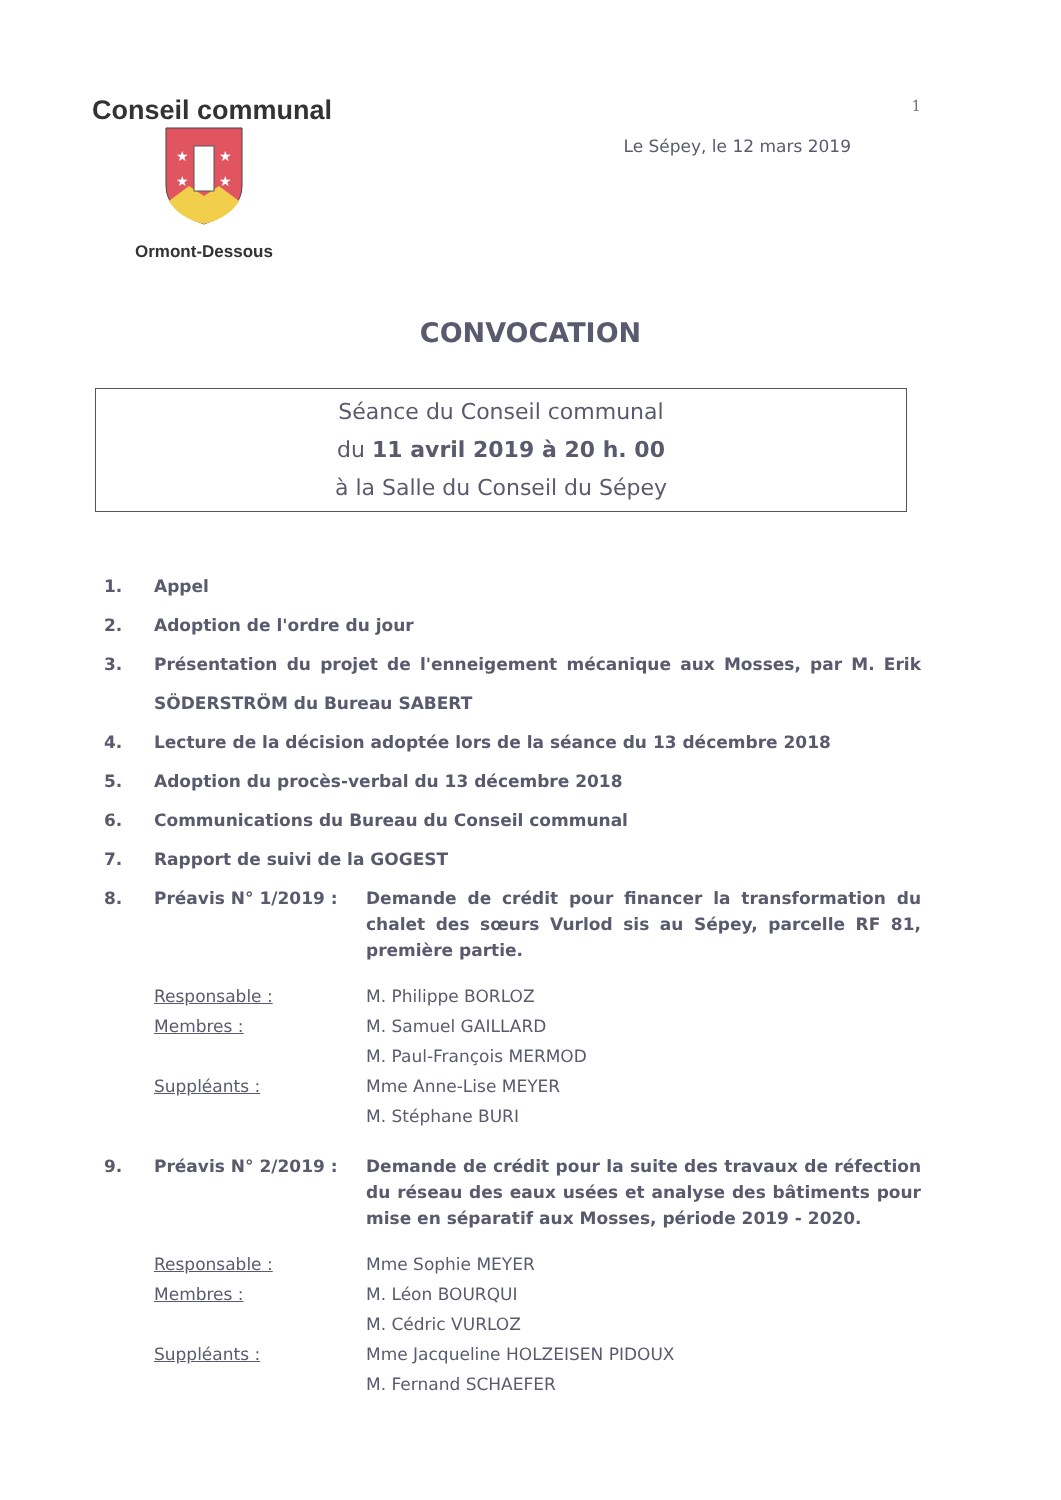Conseil communal
1
★
★
★
★
Ormont-Dessous
Le Sépey, le 12 mars 2019
CONVOCATION
Séance du Conseil communal
du 11 avril 2019 à 20 h. 00
à la Salle du Conseil du Sépey
1. Appel
2. Adoption de l'ordre du jour
3. Présentation du projet de l'enneigement mécanique aux Mosses, par M. Erik SÖDERSTRÖM du Bureau SABERT
4. Lecture de la décision adoptée lors de la séance du 13 décembre 2018
5. Adoption du procès-verbal du 13 décembre 2018
6. Communications du Bureau du Conseil communal
7. Rapport de suivi de la GOGEST
8. Préavis N° 1/2019 : Demande de crédit pour financer la transformation du chalet des sœurs Vurlod sis au Sépey, parcelle RF 81, première partie.
Responsable : M. Philippe BORLOZ Membres : M. Samuel GAILLARD M. Paul-François MERMOD Suppléants : Mme Anne-Lise MEYER M. Stéphane BURI
9. Préavis N° 2/2019 : Demande de crédit pour la suite des travaux de réfection du réseau des eaux usées et analyse des bâtiments pour mise en séparatif aux Mosses, période 2019 - 2020.
Responsable : Mme Sophie MEYER Membres : M. Léon BOURQUI M. Cédric VURLOZ Suppléants : Mme Jacqueline HOLZEISEN PIDOUX M. Fernand SCHAEFER